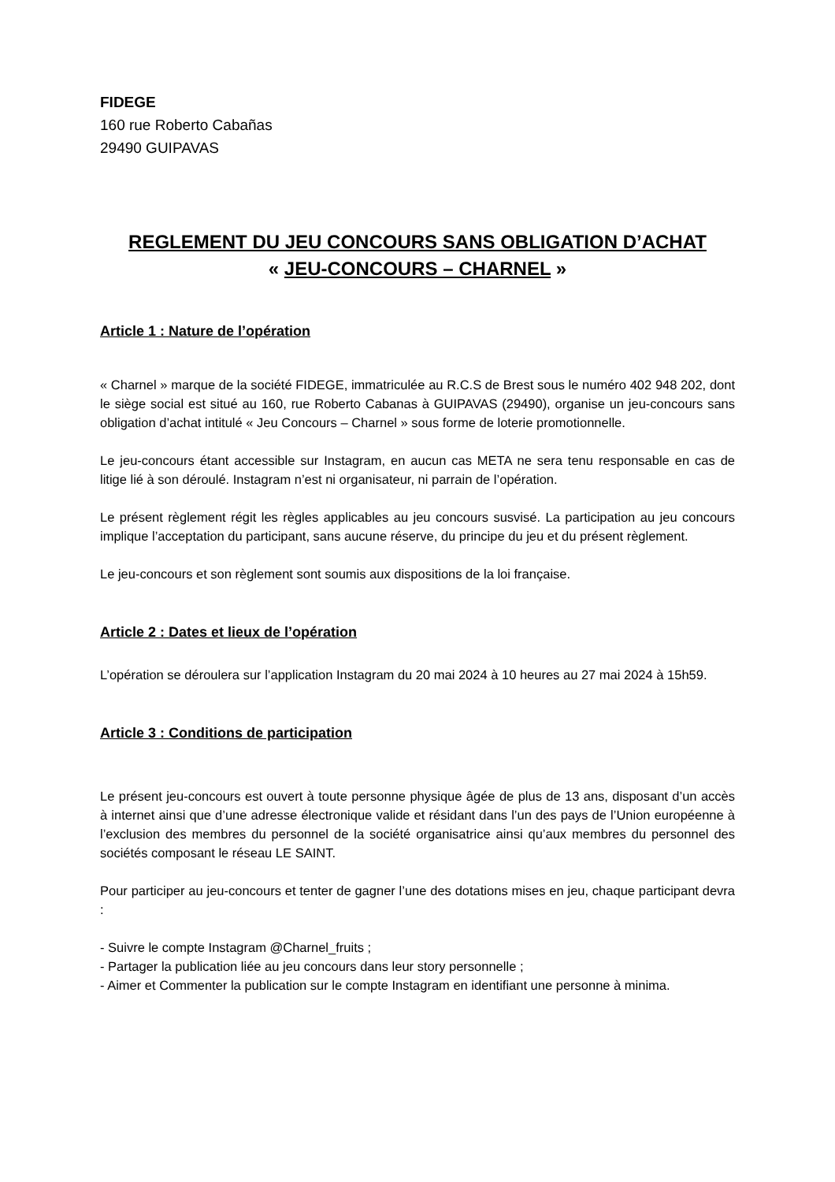FIDEGE
160 rue Roberto Cabañas
29490 GUIPAVAS
REGLEMENT DU JEU CONCOURS SANS OBLIGATION D’ACHAT
« JEU-CONCOURS – CHARNEL »
Article 1 : Nature de l’opération
« Charnel » marque de la société FIDEGE, immatriculée au R.C.S de Brest sous le numéro 402 948 202, dont le siège social est situé au 160, rue Roberto Cabanas à GUIPAVAS (29490), organise un jeu-concours sans obligation d’achat intitulé « Jeu Concours – Charnel » sous forme de loterie promotionnelle.
Le jeu-concours étant accessible sur Instagram, en aucun cas META ne sera tenu responsable en cas de litige lié à son déroulé. Instagram n’est ni organisateur, ni parrain de l’opération.
Le présent règlement régit les règles applicables au jeu concours susvisé. La participation au jeu concours implique l’acceptation du participant, sans aucune réserve, du principe du jeu et du présent règlement.
Le jeu-concours et son règlement sont soumis aux dispositions de la loi française.
Article 2 : Dates et lieux de l’opération
L’opération se déroulera sur l’application Instagram du 20 mai 2024 à 10 heures au 27 mai 2024 à 15h59.
Article 3 : Conditions de participation
Le présent jeu-concours est ouvert à toute personne physique âgée de plus de 13 ans, disposant d’un accès à internet ainsi que d’une adresse électronique valide et résidant dans l’un des pays de l’Union européenne à l’exclusion des membres du personnel de la société organisatrice ainsi qu’aux membres du personnel des sociétés composant le réseau LE SAINT.
Pour participer au jeu-concours et tenter de gagner l’une des dotations mises en jeu, chaque participant devra :
- Suivre le compte Instagram @Charnel_fruits ;
- Partager la publication liée au jeu concours dans leur story personnelle ;
- Aimer et Commenter la publication sur le compte Instagram en identifiant une personne à minima.